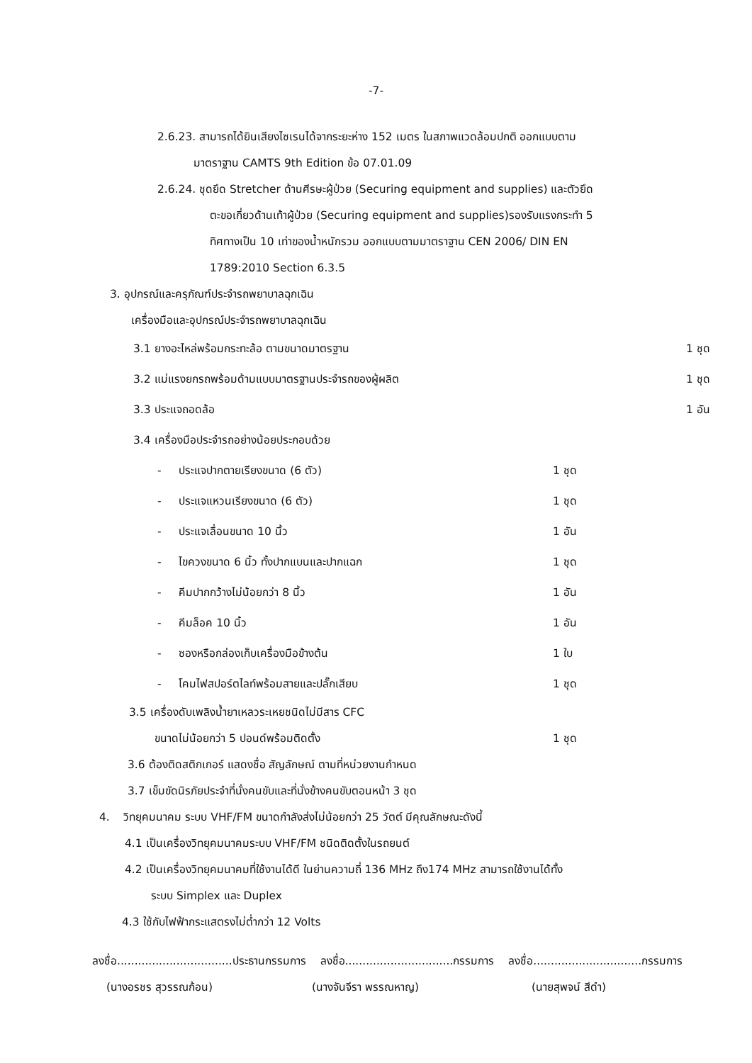-7-
2.6.23. สามารถได้ยินเสียงไซเรนได้จากระยะห่าง 152 เมตร ในสภาพแวดล้อมปกติ ออกแบบตาม
มาตราฐาน CAMTS 9th Edition ข้อ 07.01.09
2.6.24. ชุดยึด Stretcher ด้านศีรษะผู้ป่วย (Securing equipment and supplies) และตัวยึด
ตะขอเกี่ยวด้านเท้าผู้ป่วย (Securing equipment and supplies)รองรับแรงกระทำ 5
ทิศทางเป็น 10 เท่าของน้ำหนักรวม ออกแบบตามมาตราฐาน CEN 2006/ DIN EN
1789:2010 Section 6.3.5
3. อุปกรณ์และครุภัณฑ์ประจำรถพยาบาลฉุกเฉิน
เครื่องมือและอุปกรณ์ประจำรถพยาบาลฉุกเฉิน
3.1 ยางอะไหล่พร้อมกระทะล้อ ตามขนาดมาตรฐาน 1 ชุด
3.2 แม่แรงยกรถพร้อมด้ามแบบมาตรฐานประจำรถของผู้ผลิต 1 ชุด
3.3 ประแจถอดล้อ 1 อัน
3.4 เครื่องมือประจำรถอย่างน้อยประกอบด้วย
- ประแจปากตายเรียงขนาด (6 ตัว) 1 ชุด
- ประแจแหวนเรียงขนาด (6 ตัว) 1 ชุด
- ประแจเลื่อนขนาด 10 นิ้ว 1 อัน
- ไขควงขนาด 6 นิ้ว ทั้งปากแบนและปากแฉก 1 ชุด
- คีมปากกว้างไม่น้อยกว่า 8 นิ้ว 1 อัน
- คีมล็อค 10 นิ้ว 1 อัน
- ซองหรือกล่องเก็บเครื่องมือข้างต้น 1 ใบ
- โคมไฟสปอร์ตไลท์พร้อมสายและปลั๊กเสียบ 1 ชุด
3.5 เครื่องดับเพลิงน้ำยาเหลวระเหยชนิดไม่มีสาร CFC
ขนาดไม่น้อยกว่า 5 ปอนด์พร้อมติดตั้ง 1 ชุด
3.6 ต้องติดสติกเกอร์ แสดงชื่อ สัญลักษณ์ ตามที่หน่วยงานกำหนด
3.7 เข็มขัดนิรภัยประจำที่นั่งคนขับและที่นั่งข้างคนขับตอนหน้า 3 ชุด
4. วิทยุคมนาคม ระบบ VHF/FM ขนาดกำลังส่งไม่น้อยกว่า 25 วัตต์ มีคุณลักษณะดังนี้
4.1 เป็นเครื่องวิทยุคมนาคมระบบ VHF/FM ชนิดติดตั้งในรถยนต์
4.2 เป็นเครื่องวิทยุคมนาคมที่ใช้งานได้ดี ในย่านความถี่ 136 MHz ถึง174 MHz สามารถใช้งานได้ทั้ง
ระบบ Simplex และ Duplex
4.3 ใช้กับไฟฟ้ากระแสตรงไม่ต่ำกว่า 12 Volts
ลงชื่อ.................................ประธานกรรมการ
ลงชื่อ...............................กรรมการ
ลงชื่อ...............................กรรมการ
(นางอรชร สุวรรณก้อน) (นางจันจีรา พรรณหาญ) (นายสุพจน์ สีดำ)